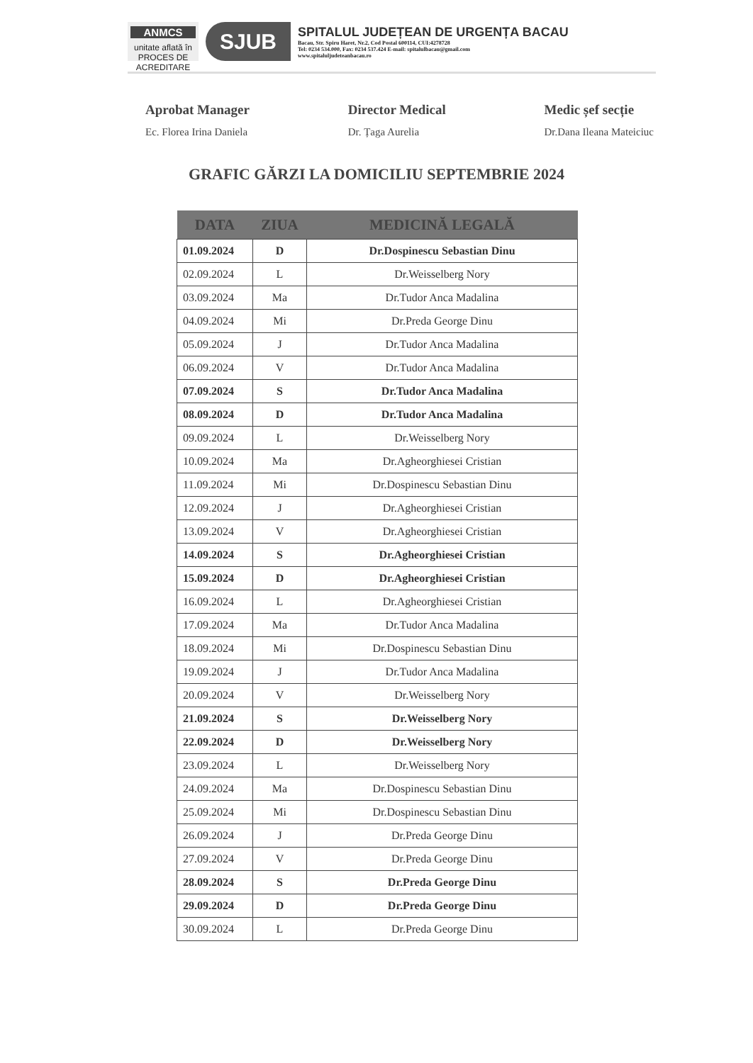ANMCS
unitate aflată în PROCES DE ACREDITARE
SJUB
SPITALUL JUDEȚEAN DE URGENȚA BACAU
Bacau, Str. Spiru Haret, Nr.2, Cod Postal 600114, CUI:4278728
Tel: 0234 534.000, Fax: 0234 537.424 E-mail: spitalulbacau@gmail.com
www.spitaluljudeteanbacau.ro
Aprobat Manager
Ec. Florea Irina Daniela
Director Medical
Dr. Țaga Aurelia
Medic șef secție
Dr.Dana Ileana Mateiciuc
GRAFIC GĂRZI LA DOMICILIU SEPTEMBRIE 2024
| DATA | ZIUA | MEDICINĂ LEGALĂ |
| --- | --- | --- |
| 01.09.2024 | D | Dr.Dospinescu Sebastian Dinu |
| 02.09.2024 | L | Dr.Weisselberg Nory |
| 03.09.2024 | Ma | Dr.Tudor Anca Madalina |
| 04.09.2024 | Mi | Dr.Preda George Dinu |
| 05.09.2024 | J | Dr.Tudor Anca Madalina |
| 06.09.2024 | V | Dr.Tudor Anca Madalina |
| 07.09.2024 | S | Dr.Tudor Anca Madalina |
| 08.09.2024 | D | Dr.Tudor Anca Madalina |
| 09.09.2024 | L | Dr.Weisselberg Nory |
| 10.09.2024 | Ma | Dr.Agheorghiesei Cristian |
| 11.09.2024 | Mi | Dr.Dospinescu Sebastian Dinu |
| 12.09.2024 | J | Dr.Agheorghiesei Cristian |
| 13.09.2024 | V | Dr.Agheorghiesei Cristian |
| 14.09.2024 | S | Dr.Agheorghiesei Cristian |
| 15.09.2024 | D | Dr.Agheorghiesei Cristian |
| 16.09.2024 | L | Dr.Agheorghiesei Cristian |
| 17.09.2024 | Ma | Dr.Tudor Anca Madalina |
| 18.09.2024 | Mi | Dr.Dospinescu Sebastian Dinu |
| 19.09.2024 | J | Dr.Tudor Anca Madalina |
| 20.09.2024 | V | Dr.Weisselberg Nory |
| 21.09.2024 | S | Dr.Weisselberg Nory |
| 22.09.2024 | D | Dr.Weisselberg Nory |
| 23.09.2024 | L | Dr.Weisselberg Nory |
| 24.09.2024 | Ma | Dr.Dospinescu Sebastian Dinu |
| 25.09.2024 | Mi | Dr.Dospinescu Sebastian Dinu |
| 26.09.2024 | J | Dr.Preda George Dinu |
| 27.09.2024 | V | Dr.Preda George Dinu |
| 28.09.2024 | S | Dr.Preda George Dinu |
| 29.09.2024 | D | Dr.Preda George Dinu |
| 30.09.2024 | L | Dr.Preda George Dinu |